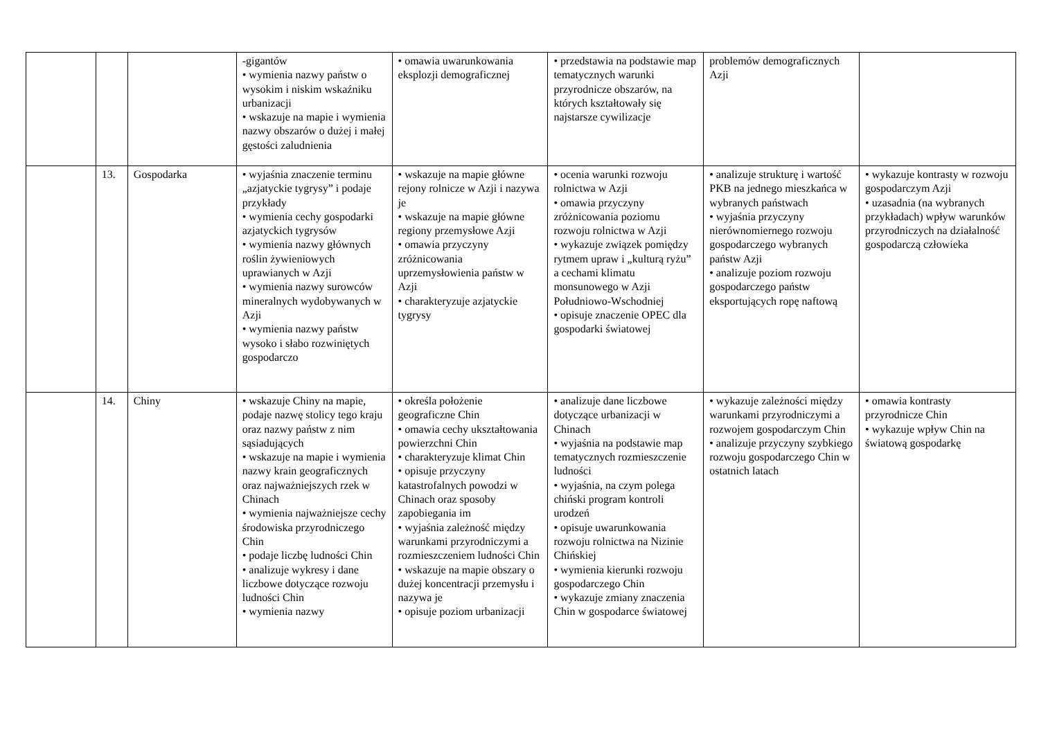| | | | -gigantów • wymienia nazwy państw o wysokim i niskim wskaźniku urbanizacji • wskazuje na mapie i wymienia nazwy obszarów o dużej i małej gęstości zaludnienia | • omawia uwarunkowania eksplozji demograficznej | • przedstawia na podstawie map tematycznych warunki przyrodnicze obszarów, na których kształtowały się najstarsze cywilizacje | problemów demograficznych Azji | |
| | 13. | Gospodarka | • wyjaśnia znaczenie terminu „azjatyckie tygrysy” i podaje przykłady • wymienia cechy gospodarki azjatyckich tygrysów • wymienia nazwy głównych roślin żywieniowych uprawianych w Azji • wymienia nazwy surowców mineralnych wydobywanych w Azji • wymienia nazwy państw wysoko i słabo rozwiniętych gospodarczo | • wskazuje na mapie główne rejony rolnicze w Azji i nazywa je • wskazuje na mapie główne regiony przemysłowe Azji • omawia przyczyny zróżnicowania uprzemysłowienia państw w Azji • charakteryzuje azjatyckie tygrysy | • ocenia warunki rozwoju rolnictwa w Azji • omawia przyczyny zróżnicowania poziomu rozwoju rolnictwa w Azji • wykazuje związek pomiędzy rytmem upraw i „kulturą ryżu” a cechami klimatu monsunowego w Azji Południowo-Wschodniej • opisuje znaczenie OPEC dla gospodarki światowej | • analizuje strukturę i wartość PKB na jednego mieszkańca w wybranych państwach • wyjaśnia przyczyny nierównomiernego rozwoju gospodarczego wybranych państw Azji • analizuje poziom rozwoju gospodarczego państw eksportujących ropę naftową | • wykazuje kontrasty w rozwoju gospodarczym Azji • uzasadnia (na wybranych przykładach) wpływ warunków przyrodniczych na działalność gospodarczą człowieka |
| | 14. | Chiny | • wskazuje Chiny na mapie, podaje nazwę stolicy tego kraju oraz nazwy państw z nim sąsiadujących • wskazuje na mapie i wymienia nazwy krain geograficznych oraz najważniejszych rzek w Chinach • wymienia najważniejsze cechy środowiska przyrodniczego Chin • podaje liczbę ludności Chin • analizuje wykresy i dane liczbowe dotyczące rozwoju ludności Chin • wymienia nazwy | • określa położenie geograficzne Chin • omawia cechy ukształtowania powierzchni Chin • charakteryzuje klimat Chin • opisuje przyczyny katastrofalnych powodzi w Chinach oraz sposoby zapobiegania im • wyjaśnia zależność między warunkami przyrodniczymi a rozmieszczeniem ludności Chin • wskazuje na mapie obszary o dużej koncentracji przemysłu i nazywa je • opisuje poziom urbanizacji | • analizuje dane liczbowe dotyczące urbanizacji w Chinach • wyjaśnia na podstawie map tematycznych rozmieszczenie ludności • wyjaśnia, na czym polega chiński program kontroli urodzeń • opisuje uwarunkowania rozwoju rolnictwa na Nizinie Chińskiej • wymienia kierunki rozwoju gospodarczego Chin • wykazuje zmiany znaczenia Chin w gospodarce światowej | • wykazuje zależności między warunkami przyrodniczymi a rozwojem gospodarczym Chin • analizuje przyczyny szybkiego rozwoju gospodarczego Chin w ostatnich latach | • omawia kontrasty przyrodnicze Chin • wykazuje wpływ Chin na światową gospodarkę |